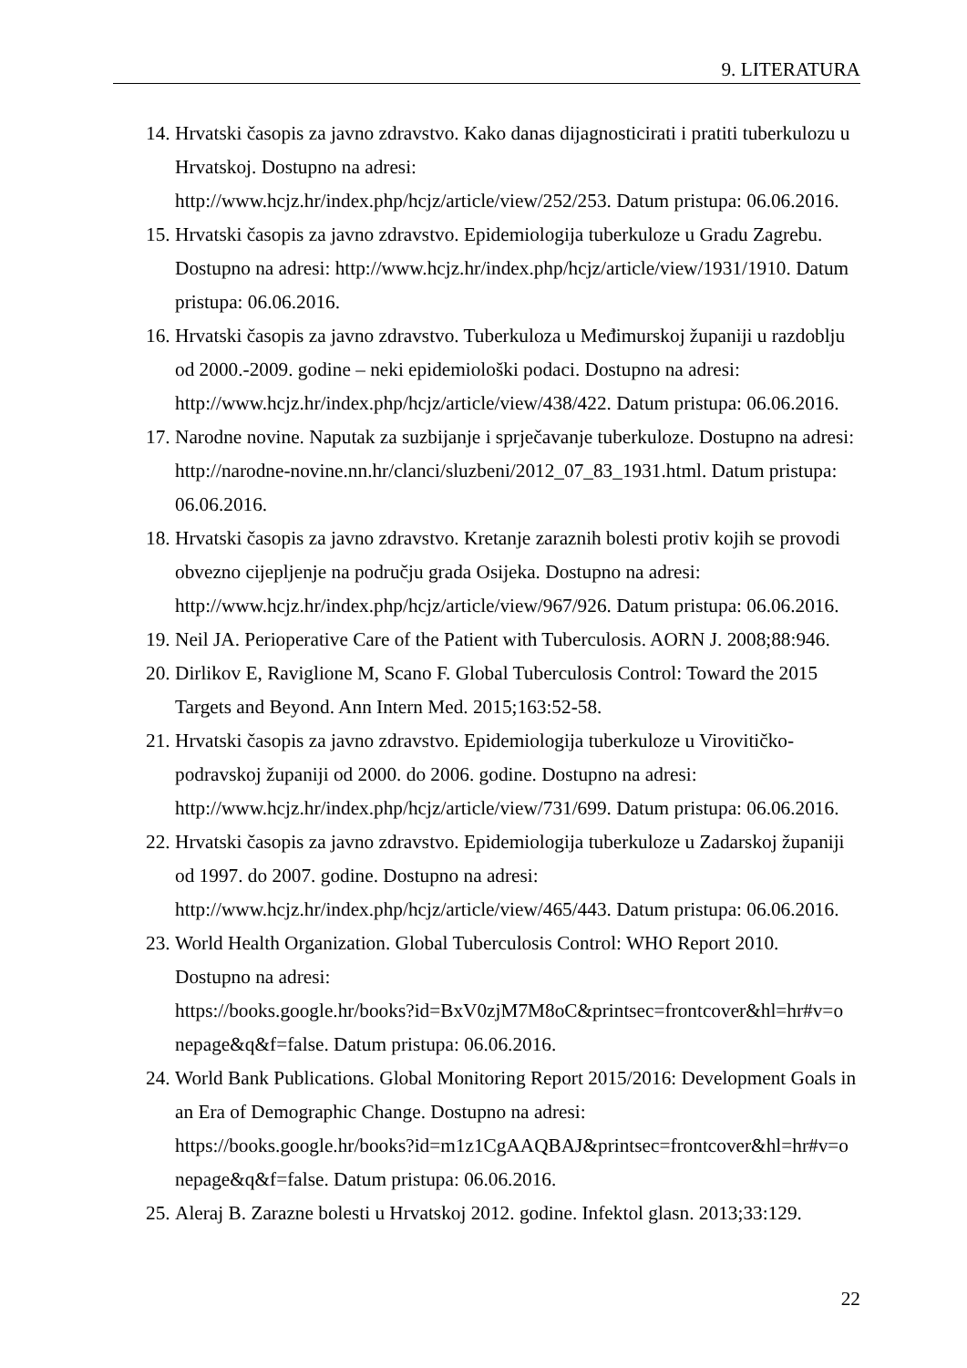9. LITERATURA
14. Hrvatski časopis za javno zdravstvo. Kako danas dijagnosticirati i pratiti tuberkulozu u Hrvatskoj. Dostupno na adresi:
http://www.hcjz.hr/index.php/hcjz/article/view/252/253. Datum pristupa: 06.06.2016.
15. Hrvatski časopis za javno zdravstvo. Epidemiologija tuberkuloze u Gradu Zagrebu. Dostupno na adresi: http://www.hcjz.hr/index.php/hcjz/article/view/1931/1910. Datum pristupa: 06.06.2016.
16. Hrvatski časopis za javno zdravstvo. Tuberkuloza u Međimurskoj županiji u razdoblju od 2000.-2009. godine – neki epidemiološki podaci. Dostupno na adresi:
http://www.hcjz.hr/index.php/hcjz/article/view/438/422. Datum pristupa: 06.06.2016.
17. Narodne novine. Naputak za suzbijanje i sprječavanje tuberkuloze. Dostupno na adresi: http://narodne-novine.nn.hr/clanci/sluzbeni/2012_07_83_1931.html. Datum pristupa: 06.06.2016.
18. Hrvatski časopis za javno zdravstvo. Kretanje zaraznih bolesti protiv kojih se provodi obvezno cijepljenje na području grada Osijeka. Dostupno na adresi:
http://www.hcjz.hr/index.php/hcjz/article/view/967/926. Datum pristupa: 06.06.2016.
19. Neil JA. Perioperative Care of the Patient with Tuberculosis. AORN J. 2008;88:946.
20. Dirlikov E, Raviglione M, Scano F. Global Tuberculosis Control: Toward the 2015 Targets and Beyond. Ann Intern Med. 2015;163:52-58.
21. Hrvatski časopis za javno zdravstvo. Epidemiologija tuberkuloze u Virovitičko-podravskoj županiji od 2000. do 2006. godine. Dostupno na adresi:
http://www.hcjz.hr/index.php/hcjz/article/view/731/699. Datum pristupa: 06.06.2016.
22. Hrvatski časopis za javno zdravstvo. Epidemiologija tuberkuloze u Zadarskoj županiji od 1997. do 2007. godine. Dostupno na adresi:
http://www.hcjz.hr/index.php/hcjz/article/view/465/443. Datum pristupa: 06.06.2016.
23. World Health Organization. Global Tuberculosis Control: WHO Report 2010.
Dostupno na adresi:
https://books.google.hr/books?id=BxV0zjM7M8oC&printsec=frontcover&hl=hr#v=o
nepage&q&f=false. Datum pristupa: 06.06.2016.
24. World Bank Publications. Global Monitoring Report 2015/2016: Development Goals in an Era of Demographic Change. Dostupno na adresi:
https://books.google.hr/books?id=m1z1CgAAQBAJ&printsec=frontcover&hl=hr#v=o
nepage&q&f=false. Datum pristupa: 06.06.2016.
25. Aleraj B. Zarazne bolesti u Hrvatskoj 2012. godine. Infektol glasn. 2013;33:129.
22